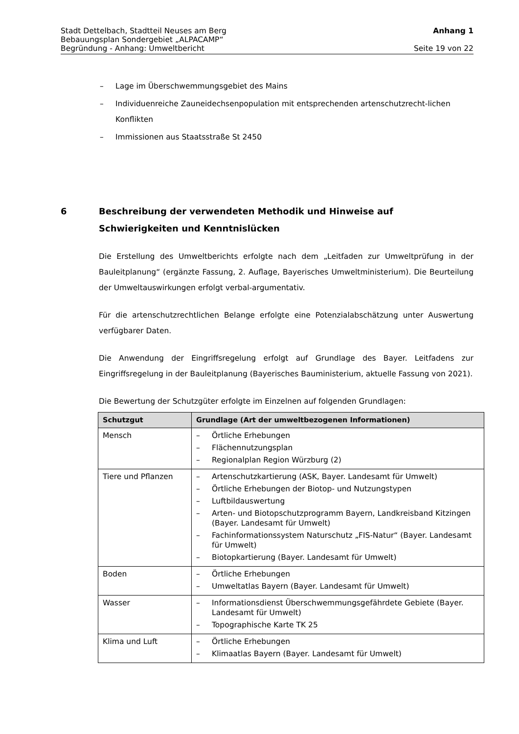Stadt Dettelbach, Stadtteil Neuses am Berg Anhang 1
Bebauungsplan Sondergebiet „ALPACAMP“
Begründung - Anhang: Umweltbericht Seite 19 von 22
– Lage im Überschwemmungsgebiet des Mains
– Individuenreiche Zauneidechsenpopulation mit entsprechenden artenschutzrecht-lichen Konflikten
– Immissionen aus Staatsstraße St 2450
6 Beschreibung der verwendeten Methodik und Hinweise auf Schwierigkeiten und Kenntnislücken
Die Erstellung des Umweltberichts erfolgte nach dem „Leitfaden zur Umweltprüfung in der Bauleitplanung“ (ergänzte Fassung, 2. Auflage, Bayerisches Umweltministerium). Die Beurteilung der Umweltauswirkungen erfolgt verbal-argumentativ.
Für die artenschutzrechtlichen Belange erfolgte eine Potenzialabschätzung unter Auswertung verfügbarer Daten.
Die Anwendung der Eingriffsregelung erfolgt auf Grundlage des Bayer. Leitfadens zur Eingriffsregelung in der Bauleitplanung (Bayerisches Bauministerium, aktuelle Fassung von 2021).
Die Bewertung der Schutzgüter erfolgte im Einzelnen auf folgenden Grundlagen:
| Schutzgut | Grundlage (Art der umweltbezogenen Informationen) |
| --- | --- |
| Mensch | – Örtliche Erhebungen – Flächennutzungsplan – Regionalplan Region Würzburg (2) |
| Tiere und Pflanzen | – Artenschutzkartierung (ASK, Bayer. Landesamt für Umwelt) – Örtliche Erhebungen der Biotop- und Nutzungstypen – Luftbildauswertung – Arten- und Biotopschutzprogramm Bayern, Landkreisband Kitzingen (Bayer. Landesamt für Umwelt) – Fachinformationssystem Naturschutz „FIS-Natur“ (Bayer. Landesamt für Umwelt) – Biotopkartierung (Bayer. Landesamt für Umwelt) |
| Boden | – Örtliche Erhebungen – Umweltatlas Bayern (Bayer. Landesamt für Umwelt) |
| Wasser | – Informationsdienst Überschwemmungsgefährdete Gebiete (Bayer. Landesamt für Umwelt) – Topographische Karte TK 25 |
| Klima und Luft | – Örtliche Erhebungen – Klimaatlas Bayern (Bayer. Landesamt für Umwelt) |